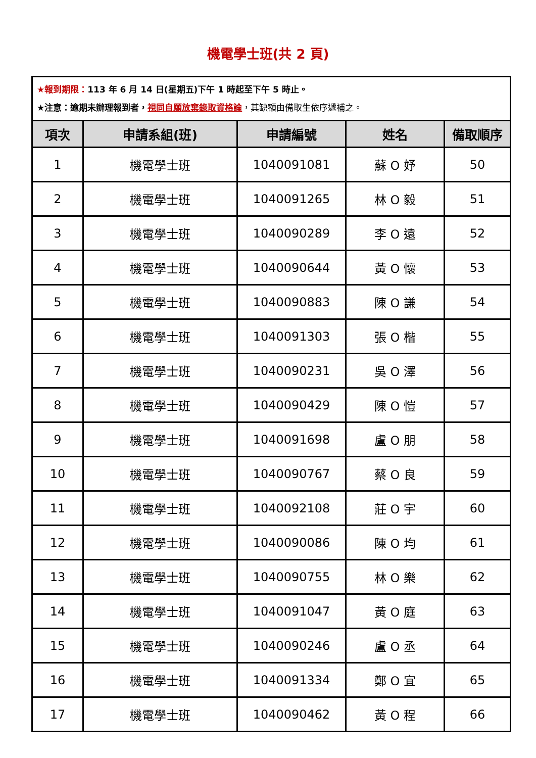機電學士班(共 2 頁)
| ★報到期限： 113 年 6 月 14 日(星期五)下午 1 時起至下午 5 時止。 ★注意：逾期未辦理報到者， 視同自願放棄錄取資格論 ，其缺額由備取生依序遞補之。 | | | | |
| 項次 | 申請系組(班) | 申請編號 | 姓名 | 備取順序 |
| 1 | 機電學士班 | 1040091081 | 蘇 O 妤 | 50 |
| 2 | 機電學士班 | 1040091265 | 林 O 毅 | 51 |
| 3 | 機電學士班 | 1040090289 | 李 O 遠 | 52 |
| 4 | 機電學士班 | 1040090644 | 黃 O 懷 | 53 |
| 5 | 機電學士班 | 1040090883 | 陳 O 謙 | 54 |
| 6 | 機電學士班 | 1040091303 | 張 O 楷 | 55 |
| 7 | 機電學士班 | 1040090231 | 吳 O 澤 | 56 |
| 8 | 機電學士班 | 1040090429 | 陳 O 愷 | 57 |
| 9 | 機電學士班 | 1040091698 | 盧 O 朋 | 58 |
| 10 | 機電學士班 | 1040090767 | 蔡 O 良 | 59 |
| 11 | 機電學士班 | 1040092108 | 莊 O 宇 | 60 |
| 12 | 機電學士班 | 1040090086 | 陳 O 均 | 61 |
| 13 | 機電學士班 | 1040090755 | 林 O 樂 | 62 |
| 14 | 機電學士班 | 1040091047 | 黃 O 庭 | 63 |
| 15 | 機電學士班 | 1040090246 | 盧 O 丞 | 64 |
| 16 | 機電學士班 | 1040091334 | 鄭 O 宜 | 65 |
| 17 | 機電學士班 | 1040090462 | 黃 O 程 | 66 |